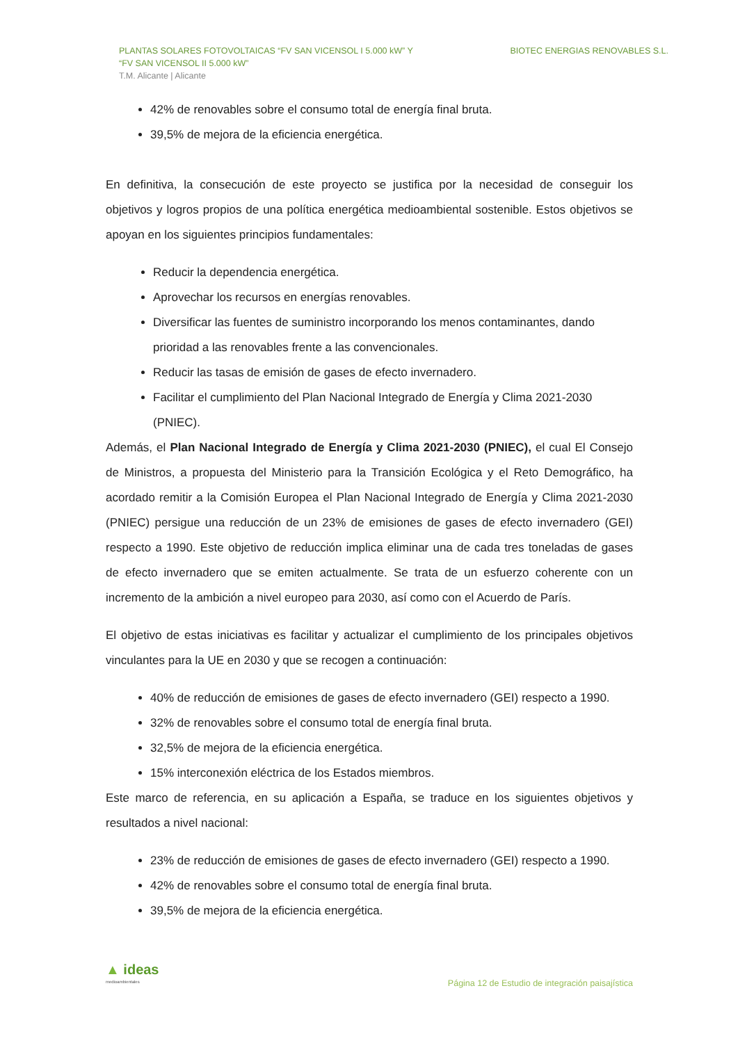PLANTAS SOLARES FOTOVOLTAICAS “FV SAN VICENSOL I 5.000 kW” Y
“FV SAN VICENSOL II 5.000 kW”
T.M. Alicante | Alicante
BIOTEC ENERGIAS RENOVABLES S.L.
42% de renovables sobre el consumo total de energía final bruta.
39,5% de mejora de la eficiencia energética.
En definitiva, la consecución de este proyecto se justifica por la necesidad de conseguir los objetivos y logros propios de una política energética medioambiental sostenible. Estos objetivos se apoyan en los siguientes principios fundamentales:
Reducir la dependencia energética.
Aprovechar los recursos en energías renovables.
Diversificar las fuentes de suministro incorporando los menos contaminantes, dando prioridad a las renovables frente a las convencionales.
Reducir las tasas de emisión de gases de efecto invernadero.
Facilitar el cumplimiento del Plan Nacional Integrado de Energía y Clima 2021-2030 (PNIEC).
Además, el Plan Nacional Integrado de Energía y Clima 2021-2030 (PNIEC), el cual El Consejo de Ministros, a propuesta del Ministerio para la Transición Ecológica y el Reto Demográfico, ha acordado remitir a la Comisión Europea el Plan Nacional Integrado de Energía y Clima 2021-2030 (PNIEC) persigue una reducción de un 23% de emisiones de gases de efecto invernadero (GEI) respecto a 1990. Este objetivo de reducción implica eliminar una de cada tres toneladas de gases de efecto invernadero que se emiten actualmente. Se trata de un esfuerzo coherente con un incremento de la ambición a nivel europeo para 2030, así como con el Acuerdo de París.
El objetivo de estas iniciativas es facilitar y actualizar el cumplimiento de los principales objetivos vinculantes para la UE en 2030 y que se recogen a continuación:
40% de reducción de emisiones de gases de efecto invernadero (GEI) respecto a 1990.
32% de renovables sobre el consumo total de energía final bruta.
32,5% de mejora de la eficiencia energética.
15% interconexión eléctrica de los Estados miembros.
Este marco de referencia, en su aplicación a España, se traduce en los siguientes objetivos y resultados a nivel nacional:
23% de reducción de emisiones de gases de efecto invernadero (GEI) respecto a 1990.
42% de renovables sobre el consumo total de energía final bruta.
39,5% de mejora de la eficiencia energética.
▲ ideas
medioambientales
Página 12 de Estudio de integración paisajística